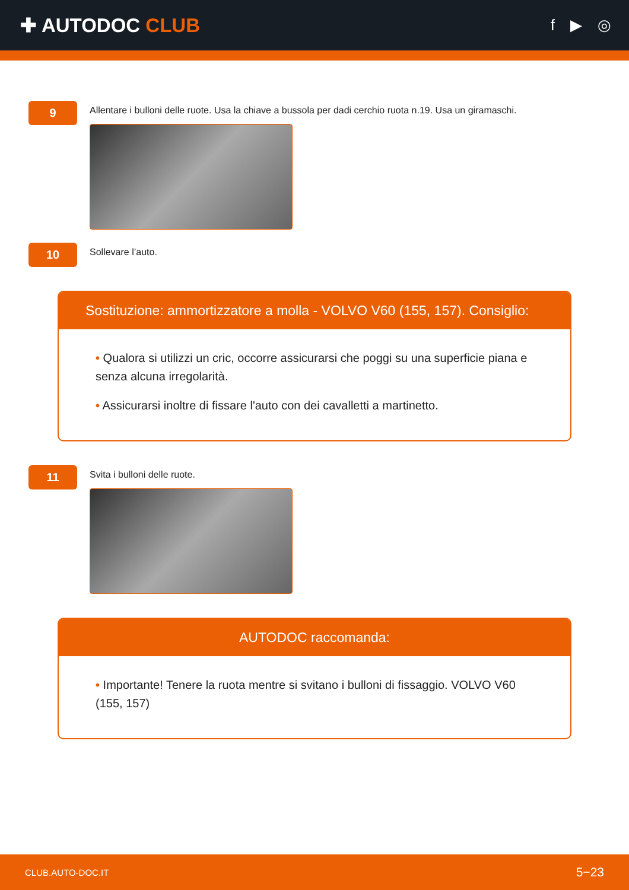✚ AUTODOC CLUB
f ▶ ◎
9
Allentare i bulloni delle ruote. Usa la chiave a bussola per dadi cerchio ruota n.19. Usa un giramaschi.
10
Sollevare l’auto.
Sostituzione: ammortizzatore a molla - VOLVO V60 (155, 157). Consiglio:
• Qualora si utilizzi un cric, occorre assicurarsi che poggi su una superficie piana e senza alcuna irregolarità.
• Assicurarsi inoltre di fissare l'auto con dei cavalletti a martinetto.
11
Svita i bulloni delle ruote.
AUTODOC raccomanda:
• Importante! Tenere la ruota mentre si svitano i bulloni di fissaggio. VOLVO V60 (155, 157)
CLUB.AUTO-DOC.IT 5−23